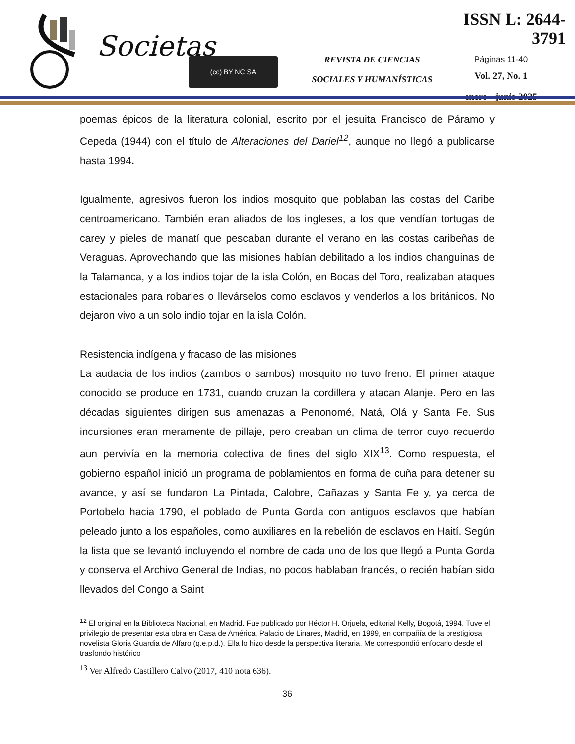Societas (cc) BY NC SA
REVISTA DE CIENCIAS
SOCIALES Y HUMANÍSTICAS
ISSN L: 2644-3791
Páginas 11-40
Vol. 27, No. 1
enero - junio 2025
poemas épicos de la literatura colonial, escrito por el jesuita Francisco de Páramo y Cepeda (1944) con el título de Alteraciones del Dariel<sup>12</sup>, aunque no llegó a publicarse hasta 1994.
Igualmente, agresivos fueron los indios mosquito que poblaban las costas del Caribe centroamericano. También eran aliados de los ingleses, a los que vendían tortugas de carey y pieles de manatí que pescaban durante el verano en las costas caribeñas de Veraguas. Aprovechando que las misiones habían debilitado a los indios changuinas de la Talamanca, y a los indios tojar de la isla Colón, en Bocas del Toro, realizaban ataques estacionales para robarles o llevárselos como esclavos y venderlos a los británicos. No dejaron vivo a un solo indio tojar en la isla Colón.
Resistencia indígena y fracaso de las misiones
La audacia de los indios (zambos o sambos) mosquito no tuvo freno. El primer ataque conocido se produce en 1731, cuando cruzan la cordillera y atacan Alanje. Pero en las décadas siguientes dirigen sus amenazas a Penonomé, Natá, Olá y Santa Fe. Sus incursiones eran meramente de pillaje, pero creaban un clima de terror cuyo recuerdo aun pervivía en la memoria colectiva de fines del siglo XIX<sup>13</sup>. Como respuesta, el gobierno español inició un programa de poblamientos en forma de cuña para detener su avance, y así se fundaron La Pintada, Calobre, Cañazas y Santa Fe y, ya cerca de Portobelo hacia 1790, el poblado de Punta Gorda con antiguos esclavos que habían peleado junto a los españoles, como auxiliares en la rebelión de esclavos en Haití. Según la lista que se levantó incluyendo el nombre de cada uno de los que llegó a Punta Gorda y conserva el Archivo General de Indias, no pocos hablaban francés, o recién habían sido llevados del Congo a Saint
<sup>12</sup> El original en la Biblioteca Nacional, en Madrid. Fue publicado por Héctor H. Orjuela, editorial Kelly, Bogotá, 1994. Tuve el privilegio de presentar esta obra en Casa de América, Palacio de Linares, Madrid, en 1999, en compañía de la prestigiosa novelista Gloria Guardia de Alfaro (q.e.p.d.). Ella lo hizo desde la perspectiva literaria. Me correspondió enfocarlo desde el trasfondo histórico
<sup>13</sup> Ver Alfredo Castillero Calvo (2017, 410 nota 636).
36